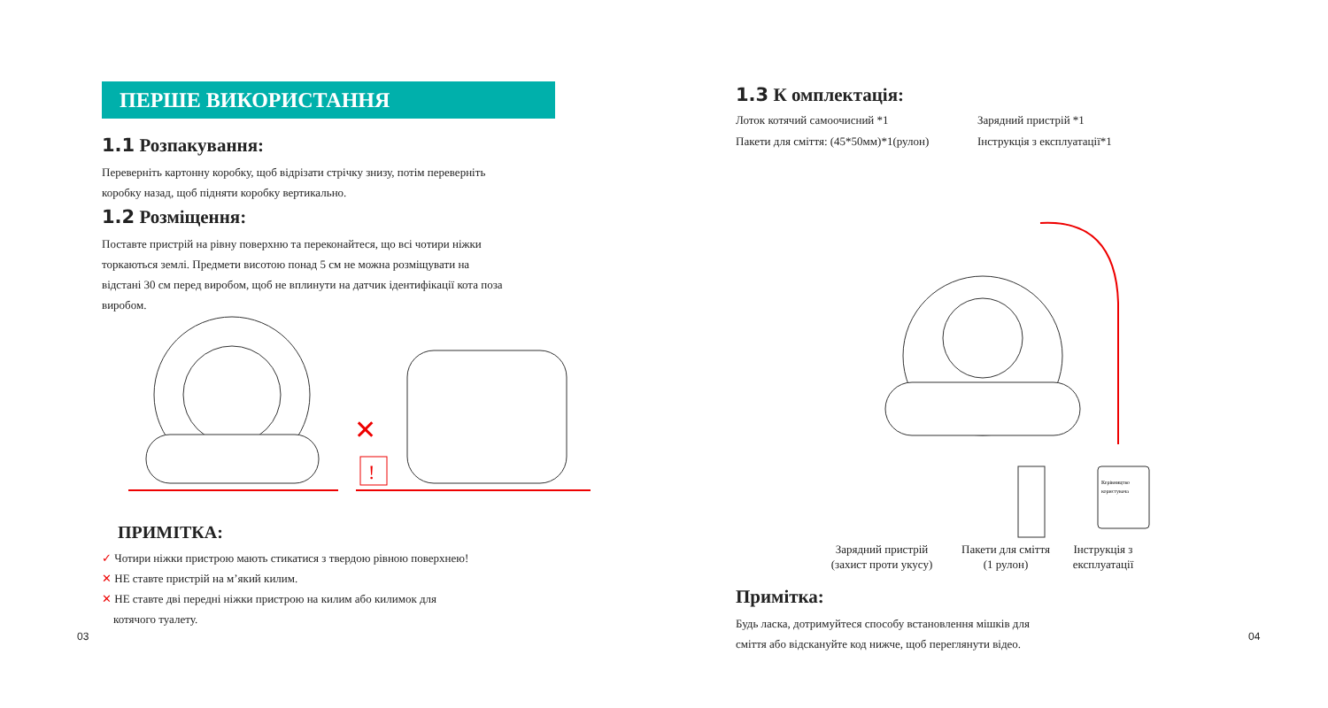ПЕРШЕ ВИКОРИСТАННЯ
1.1 Розпакування:
Переверніть картонну коробку, щоб відрізати стрічку знизу, потім переверніть коробку назад, щоб підняти коробку вертикально.
1.2 Розміщення:
Поставте пристрій на рівну поверхню та переконайтеся, що всі чотири ніжки торкаються землі. Предмети висотою понад 5 см не можна розміщувати на відстані 30 см перед виробом, щоб не вплинути на датчик ідентифікації кота поза виробом.
✕
!
ПРИМІТКА:
✓ Чотири ніжки пристрою мають стикатися з твердою рівною поверхнею!
✕ НЕ ставте пристрій на м’який килим.
✕ НЕ ставте дві передні ніжки пристрою на килим або килимок для
котячого туалету.
03
1.3 К омплектація:
Лоток котячий самоочисний *1
Пакети для сміття: (45*50мм)*1(рулон)
Зарядний пристрій *1
Інструкція з експлуатації*1
Керівництво
користувача
Зарядний пристрій
(захист проти укусу)
Пакети для сміття
(1 рулон)
Інструкція з
експлуатації
Примітка:
Будь ласка, дотримуйтеся способу встановлення мішків для
сміття або відскануйте код нижче, щоб переглянути відео.
04